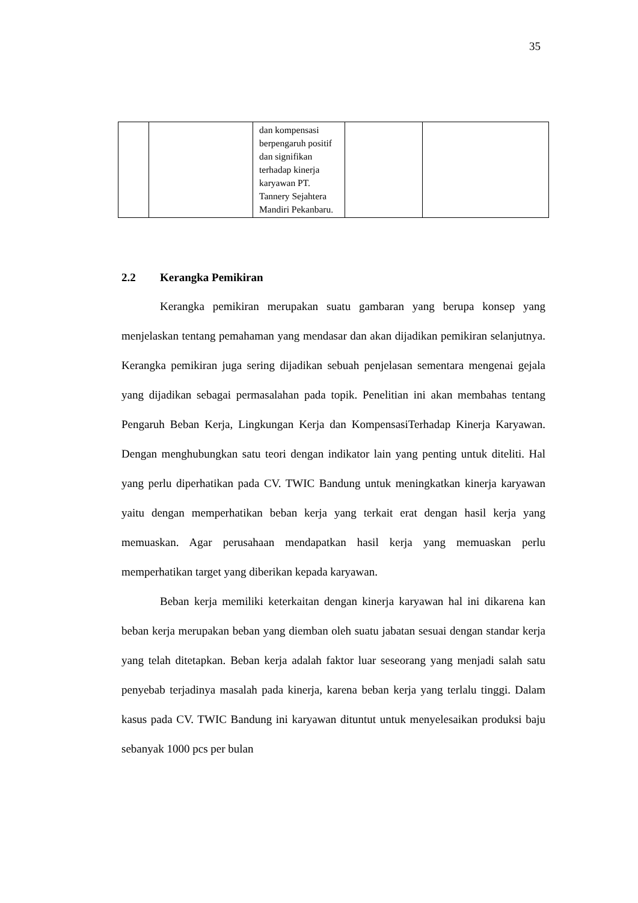35
| | | dan kompensasi berpengaruh positif dan signifikan terhadap kinerja karyawan PT. Tannery Sejahtera Mandiri Pekanbaru. | | |
2.2 Kerangka Pemikiran
Kerangka pemikiran merupakan suatu gambaran yang berupa konsep yang menjelaskan tentang pemahaman yang mendasar dan akan dijadikan pemikiran selanjutnya. Kerangka pemikiran juga sering dijadikan sebuah penjelasan sementara mengenai gejala yang dijadikan sebagai permasalahan pada topik. Penelitian ini akan membahas tentang Pengaruh Beban Kerja, Lingkungan Kerja dan KompensasiTerhadap Kinerja Karyawan. Dengan menghubungkan satu teori dengan indikator lain yang penting untuk diteliti. Hal yang perlu diperhatikan pada CV. TWIC Bandung untuk meningkatkan kinerja karyawan yaitu dengan memperhatikan beban kerja yang terkait erat dengan hasil kerja yang memuaskan. Agar perusahaan mendapatkan hasil kerja yang memuaskan perlu memperhatikan target yang diberikan kepada karyawan.
Beban kerja memiliki keterkaitan dengan kinerja karyawan hal ini dikarena kan beban kerja merupakan beban yang diemban oleh suatu jabatan sesuai dengan standar kerja yang telah ditetapkan. Beban kerja adalah faktor luar seseorang yang menjadi salah satu penyebab terjadinya masalah pada kinerja, karena beban kerja yang terlalu tinggi. Dalam kasus pada CV. TWIC Bandung ini karyawan dituntut untuk menyelesaikan produksi baju sebanyak 1000 pcs per bulan